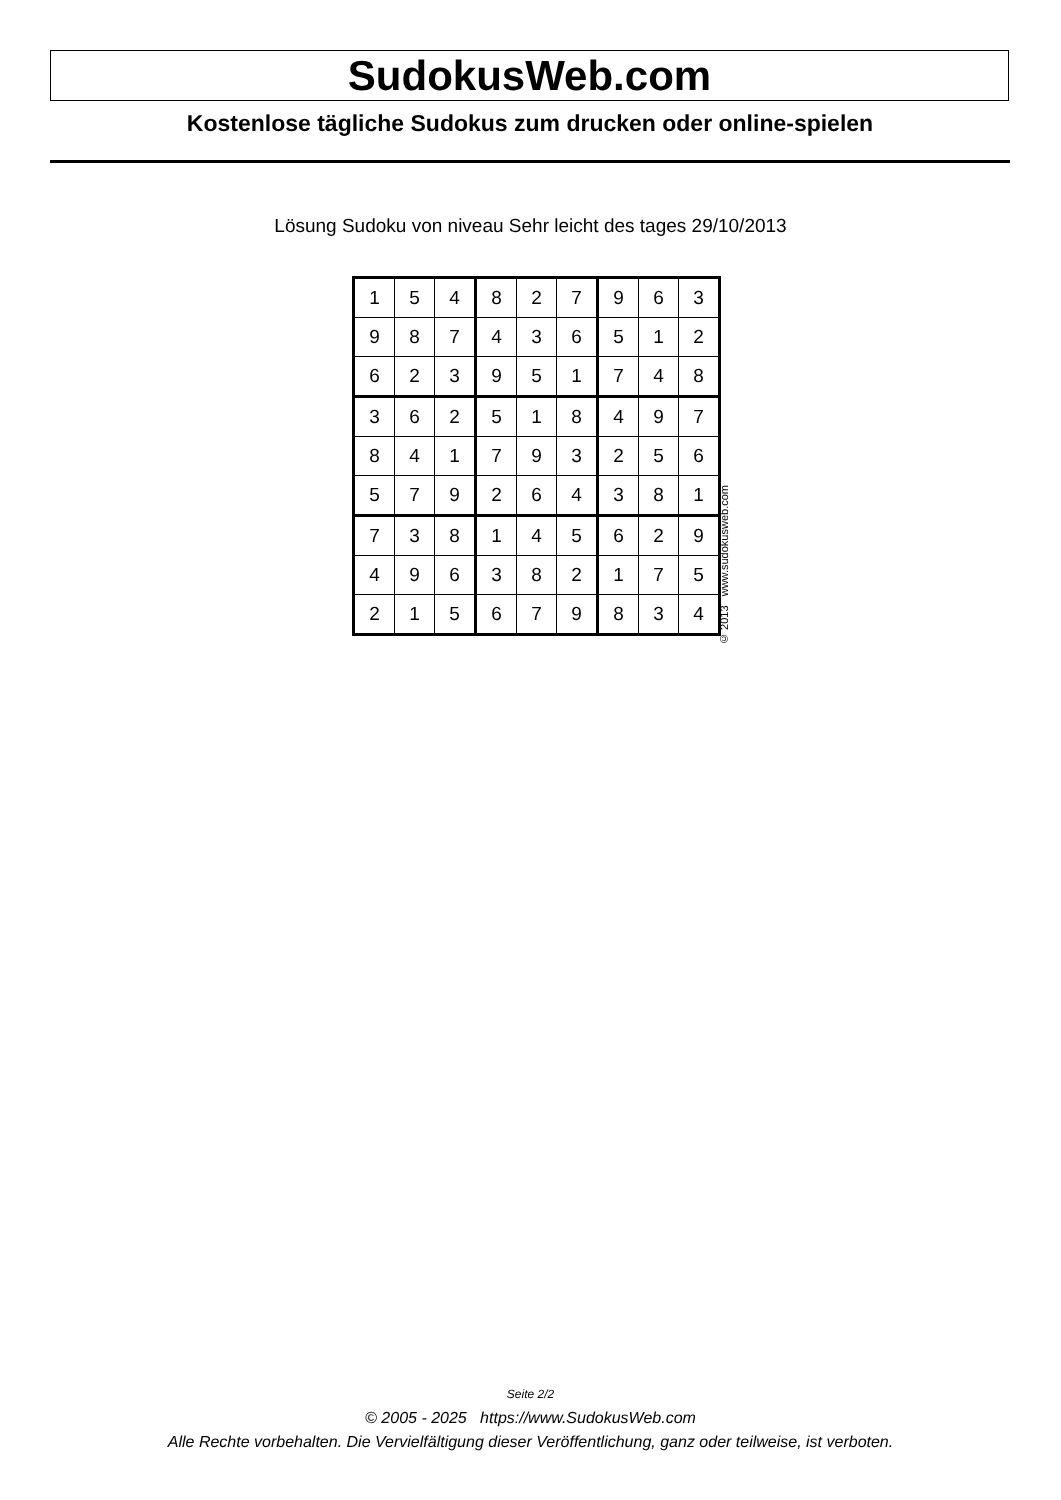SudokusWeb.com
Kostenlose tägliche Sudokus zum drucken oder online-spielen
Lösung Sudoku von niveau Sehr leicht des tages 29/10/2013
| 1 | 5 | 4 | 8 | 2 | 7 | 9 | 6 | 3 |
| 9 | 8 | 7 | 4 | 3 | 6 | 5 | 1 | 2 |
| 6 | 2 | 3 | 9 | 5 | 1 | 7 | 4 | 8 |
| 3 | 6 | 2 | 5 | 1 | 8 | 4 | 9 | 7 |
| 8 | 4 | 1 | 7 | 9 | 3 | 2 | 5 | 6 |
| 5 | 7 | 9 | 2 | 6 | 4 | 3 | 8 | 1 |
| 7 | 3 | 8 | 1 | 4 | 5 | 6 | 2 | 9 |
| 4 | 9 | 6 | 3 | 8 | 2 | 1 | 7 | 5 |
| 2 | 1 | 5 | 6 | 7 | 9 | 8 | 3 | 4 |
© 2013 www.sudokusweb.com
Seite 2/2
© 2005 - 2025 https://www.SudokusWeb.com
Alle Rechte vorbehalten. Die Vervielfältigung dieser Veröffentlichung, ganz oder teilweise, ist verboten.